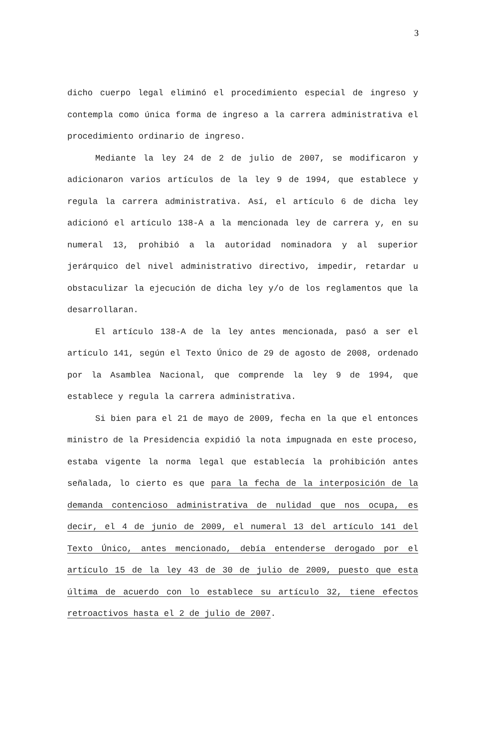3
dicho cuerpo legal eliminó el procedimiento especial de ingreso y contempla como única forma de ingreso a la carrera administrativa el procedimiento ordinario de ingreso.
Mediante la ley 24 de 2 de julio de 2007, se modificaron y adicionaron varios artículos de la ley 9 de 1994, que establece y regula la carrera administrativa. Así, el artículo 6 de dicha ley adicionó el artículo 138-A a la mencionada ley de carrera y, en su numeral 13, prohibió a la autoridad nominadora y al superior jerárquico del nivel administrativo directivo, impedir, retardar u obstaculizar la ejecución de dicha ley y/o de los reglamentos que la desarrollaran.
El artículo 138-A de la ley antes mencionada, pasó a ser el artículo 141, según el Texto Único de 29 de agosto de 2008, ordenado por la Asamblea Nacional, que comprende la ley 9 de 1994, que establece y regula la carrera administrativa.
Si bien para el 21 de mayo de 2009, fecha en la que el entonces ministro de la Presidencia expidió la nota impugnada en este proceso, estaba vigente la norma legal que establecía la prohibición antes señalada, lo cierto es que para la fecha de la interposición de la demanda contencioso administrativa de nulidad que nos ocupa, es decir, el 4 de junio de 2009, el numeral 13 del artículo 141 del Texto Único, antes mencionado, debía entenderse derogado por el artículo 15 de la ley 43 de 30 de julio de 2009, puesto que esta última de acuerdo con lo establece su artículo 32, tiene efectos retroactivos hasta el 2 de julio de 2007.